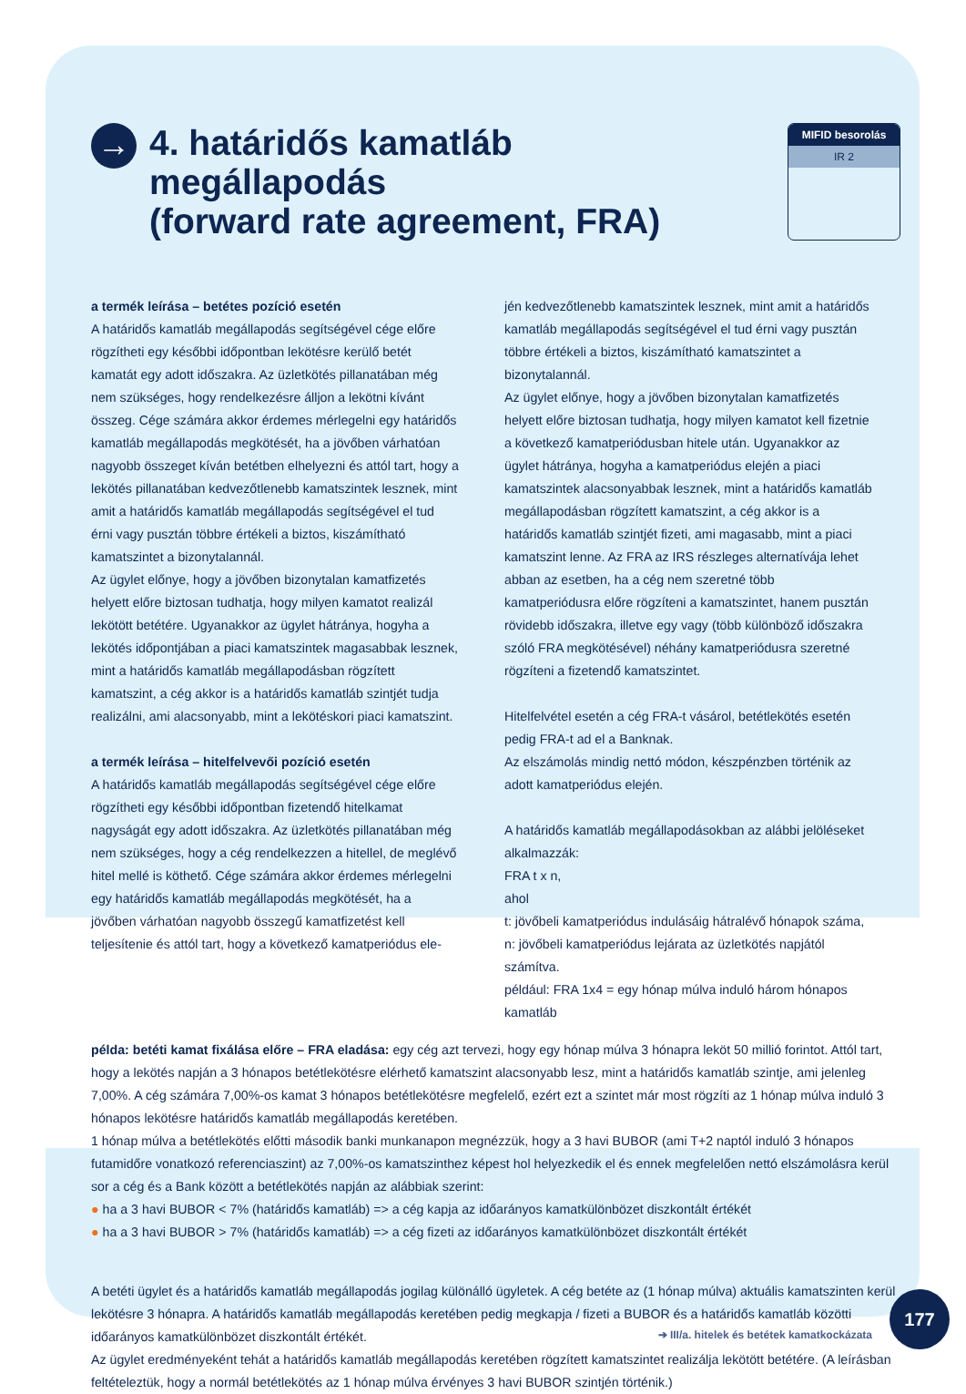→
4. határidős kamatláb
megállapodás
(forward rate agreement, FRA)
MIFID besorolás
IR 2
a termék leírása – betétes pozíció esetén
A határidős kamatláb megállapodás segítségével cége előre rögzítheti egy későbbi időpontban lekötésre kerülő betét kamatát egy adott időszakra. Az üzletkötés pillanatában még nem szükséges, hogy rendelkezésre álljon a lekötni kívánt összeg. Cége számára akkor érdemes mérlegelni egy határidős kamatláb megállapodás megkötését, ha a jövőben várhatóan nagyobb összeget kíván betétben elhelyezni és attól tart, hogy a lekötés pillanatában kedvezőtlenebb kamatszintek lesznek, mint amit a határidős kamatláb megállapodás segítségével el tud érni vagy pusztán többre értékeli a biztos, kiszámítható kamatszintet a bizonytalannál.
Az ügylet előnye, hogy a jövőben bizonytalan kamatfizetés helyett előre biztosan tudhatja, hogy milyen kamatot realizál lekötött betétére. Ugyanakkor az ügylet hátránya, hogyha a lekötés időpontjában a piaci kamatszintek magasabbak lesznek, mint a határidős kamatláb megállapodásban rögzített kamatszint, a cég akkor is a határidős kamatláb szintjét tudja realizálni, ami alacsonyabb, mint a lekötéskori piaci kamatszint.
a termék leírása – hitelfelvevői pozíció esetén
A határidős kamatláb megállapodás segítségével cége előre rögzítheti egy későbbi időpontban fizetendő hitelkamat nagyságát egy adott időszakra. Az üzletkötés pillanatában még nem szükséges, hogy a cég rendelkezzen a hitellel, de meglévő hitel mellé is köthető. Cége számára akkor érdemes mérlegelni egy határidős kamatláb megállapodás megkötését, ha a jövőben várhatóan nagyobb összegű kamatfizetést kell teljesítenie és attól tart, hogy a következő kamatperiódus ele-
jén kedvezőtlenebb kamatszintek lesznek, mint amit a határidős kamatláb megállapodás segítségével el tud érni vagy pusztán többre értékeli a biztos, kiszámítható kamatszintet a bizonytalannál.
Az ügylet előnye, hogy a jövőben bizonytalan kamatfizetés helyett előre biztosan tudhatja, hogy milyen kamatot kell fizetnie a következő kamatperiódusban hitele után. Ugyanakkor az ügylet hátránya, hogyha a kamatperiódus elején a piaci kamatszintek alacsonyabbak lesznek, mint a határidős kamatláb megállapodásban rögzített kamatszint, a cég akkor is a határidős kamatláb szintjét fizeti, ami magasabb, mint a piaci kamatszint lenne. Az FRA az IRS részleges alternatívája lehet abban az esetben, ha a cég nem szeretné több kamatperiódusra előre rögzíteni a kamatszintet, hanem pusztán rövidebb időszakra, illetve egy vagy (több különböző időszakra szóló FRA megkötésével) néhány kamatperiódusra szeretné rögzíteni a fizetendő kamatszintet.
Hitelfelvétel esetén a cég FRA-t vásárol, betétlekötés esetén pedig FRA-t ad el a Banknak.
Az elszámolás mindig nettó módon, készpénzben történik az adott kamatperiódus elején.
A határidős kamatláb megállapodásokban az alábbi jelöléseket alkalmazzák:
FRA t x n,
ahol
t: jövőbeli kamatperiódus indulásáig hátralévő hónapok száma,
n: jövőbeli kamatperiódus lejárata az üzletkötés napjától számítva.
például: FRA 1x4 = egy hónap múlva induló három hónapos kamatláb
példa: betéti kamat fixálása előre – FRA eladása: egy cég azt tervezi, hogy egy hónap múlva 3 hónapra leköt 50 millió forintot. Attól tart, hogy a lekötés napján a 3 hónapos betétlekötésre elérhető kamatszint alacsonyabb lesz, mint a határidős kamatláb szintje, ami jelenleg 7,00%. A cég számára 7,00%-os kamat 3 hónapos betétlekötésre megfelelő, ezért ezt a szintet már most rögzíti az 1 hónap múlva induló 3 hónapos lekötésre határidős kamatláb megállapodás keretében.
1 hónap múlva a betétlekötés előtti második banki munkanapon megnézzük, hogy a 3 havi BUBOR (ami T+2 naptól induló 3 hónapos futamidőre vonatkozó referenciaszint) az 7,00%-os kamatszinthez képest hol helyezkedik el és ennek megfelelően nettó elszámolásra kerül sor a cég és a Bank között a betétlekötés napján az alábbiak szerint:
● ha a 3 havi BUBOR < 7% (határidős kamatláb) => a cég kapja az időarányos kamatkülönbözet diszkontált értékét
● ha a 3 havi BUBOR > 7% (határidős kamatláb) => a cég fizeti az időarányos kamatkülönbözet diszkontált értékét
A betéti ügylet és a határidős kamatláb megállapodás jogilag különálló ügyletek. A cég betéte az (1 hónap múlva) aktuális kamatszinten kerül lekötésre 3 hónapra. A határidős kamatláb megállapodás keretében pedig megkapja / fizeti a BUBOR és a határidős kamatláb közötti időarányos kamatkülönbözet diszkontált értékét.
Az ügylet eredményeként tehát a határidős kamatláb megállapodás keretében rögzített kamatszintet realizálja lekötött betétére. (A leírásban feltételeztük, hogy a normál betétlekötés az 1 hónap múlva érvényes 3 havi BUBOR szintjén történik.)
177
➔ III/a. hitelek és betétek kamatkockázata